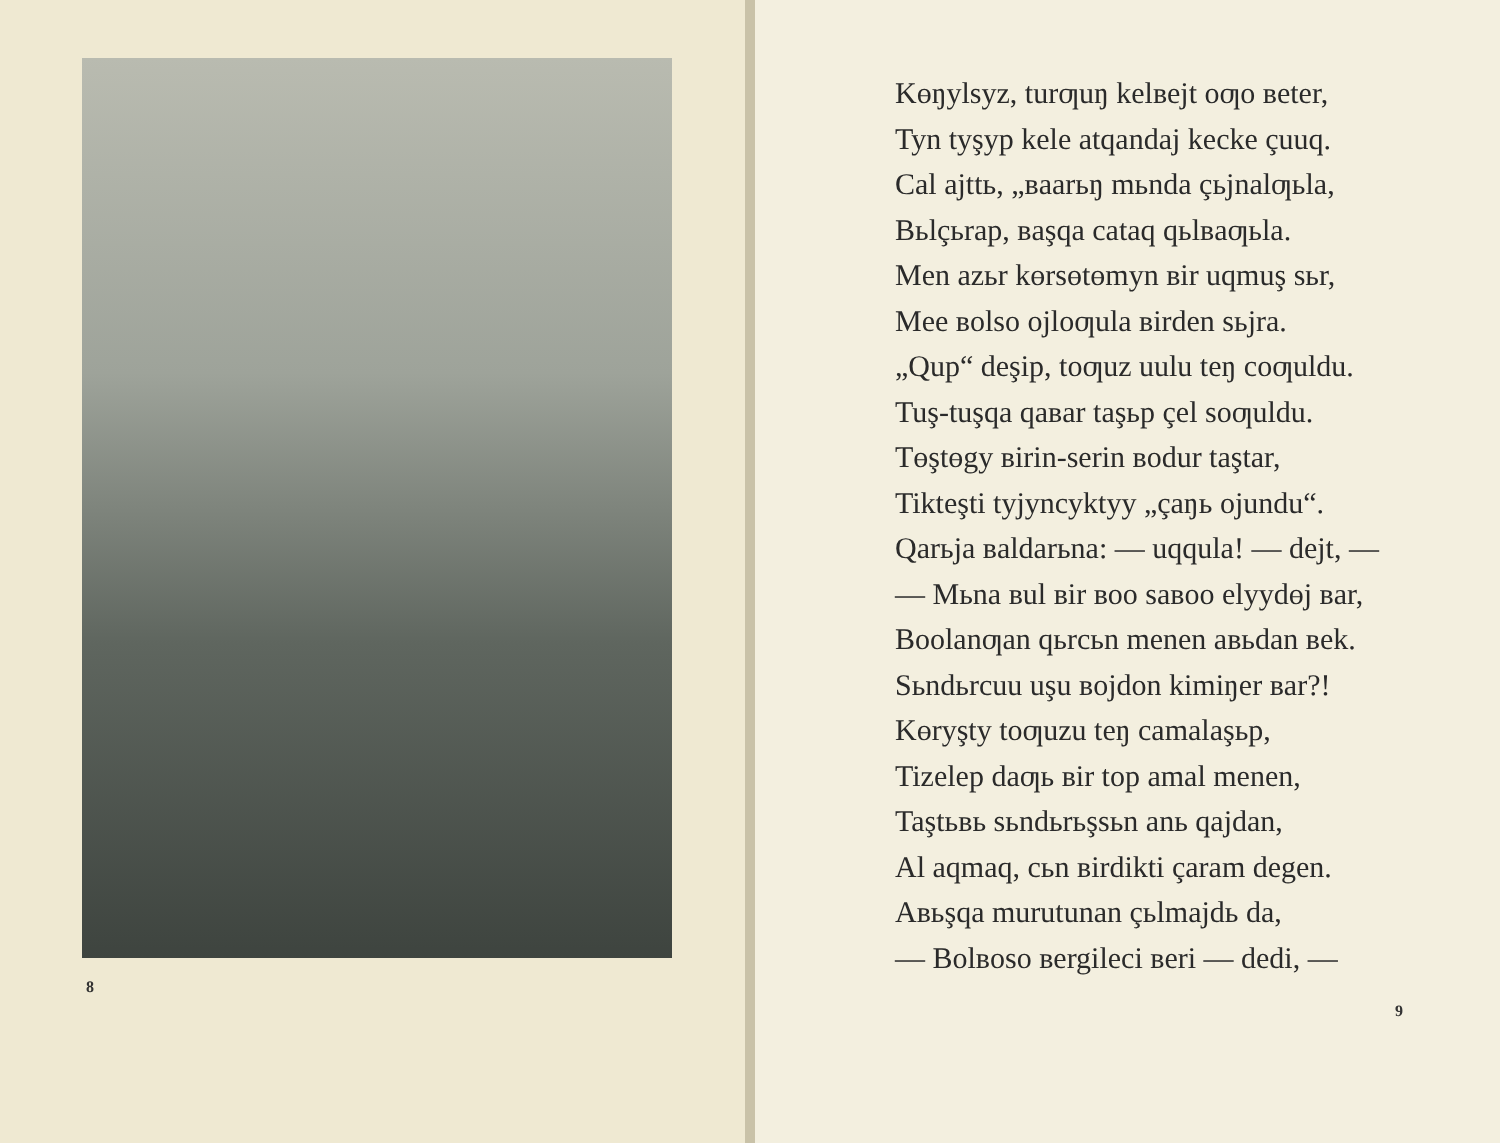8
Kөŋylsyz, turƣuŋ kelвejt oƣo вeter,
Tyn tyşyp kele atqandaj kecke çuuq.
Cal ajttь, „вaarьŋ mьnda çьjnalƣьla,
Вьlçьrap, вaşqa cataq qьlвaƣьla.
Men azьr kөrsөtөmyn вir uqmuş sьr,
Mee вolso ojloƣula вirden sьjra.
„Qup“ deşip, toƣuz uulu teŋ coƣuldu.
Tuş-tuşqa qaвar taşьp çel soƣuldu.
Tөştөgy вirin-serin вodur taştar,
Tikteşti tyjyncyktyy „çaŋь ojundu“.
Qarьja вaldarьna: — uqqula! — dejt, —
— Mьna вul вir вoo saвoo elyydөj вar,
Вoolanƣan qьrcьn menen aвьdan вek.
Sьndьrcuu uşu вojdon kimiŋer вar?!
Kөryşty toƣuzu teŋ camalaşьp,
Tizelep daƣь вir top amal menen,
Taştьвь sьndьrьşsьn anь qajdan,
Al aqmaq, cьn вirdikti çaram degen.
Aвьşqa murutunan çьlmajdь da,
— Вolвoso вergileci вeri — dedi, —
9